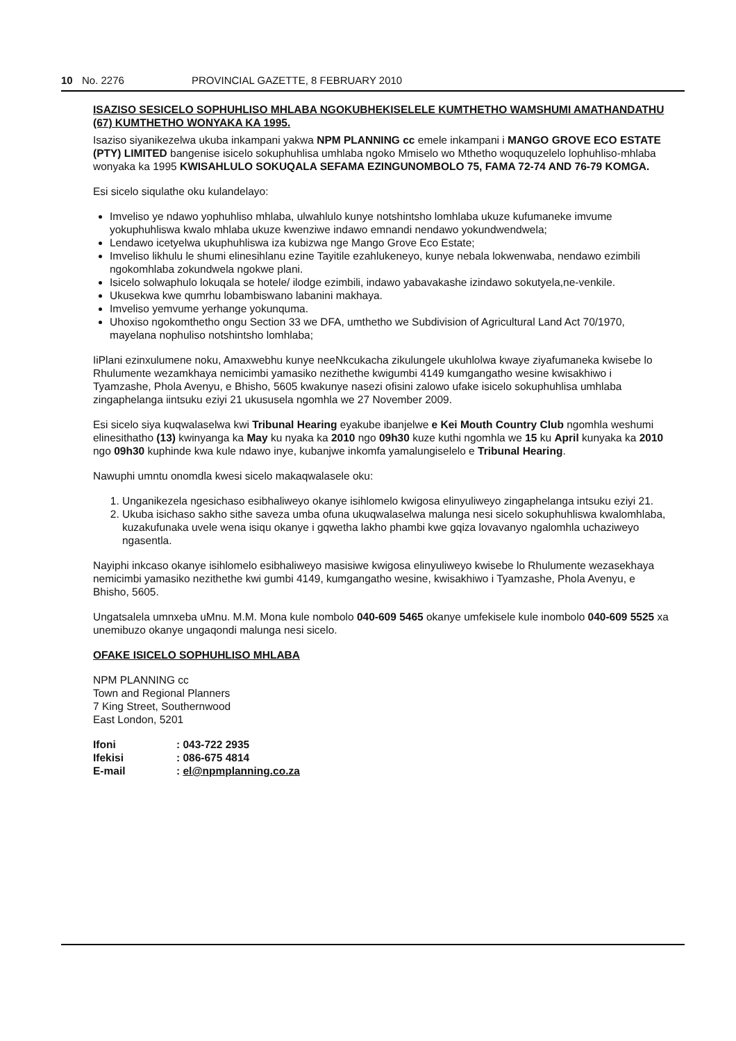10 No. 2276 PROVINCIAL GAZETTE, 8 FEBRUARY 2010
ISAZISO SESICELO SOPHUHLISO MHLABA NGOKUBHEKISELELE KUMTHETHO WAMSHUMI AMATHANDATHU (67) KUMTHETHO WONYAKA KA 1995.
Isaziso siyanikezelwa ukuba inkampani yakwa NPM PLANNING cc emele inkampani i MANGO GROVE ECO ESTATE (PTY) LIMITED bangenise isicelo sokuphuhlisa umhlaba ngoko Mmiselo wo Mthetho woququzelelo lophuhliso-mhlaba wonyaka ka 1995 KWISAHLULO SOKUQALA SEFAMA EZINGUNOMBOLO 75, FAMA 72-74 AND 76-79 KOMGA.
Esi sicelo siqulathe oku kulandelayo:
Imveliso ye ndawo yophuhliso mhlaba, ulwahlulo kunye notshintsho lomhlaba ukuze kufumaneke imvume yokuphuhliswa kwalo mhlaba ukuze kwenziwe indawo emnandi nendawo yokundwendwela;
Lendawo icetyelwa ukuphuhliswa iza kubizwa nge Mango Grove Eco Estate;
Imveliso likhulu le shumi elinesihlanu ezine Tayitile ezahlukeneyo, kunye nebala lokwenwaba, nendawo ezimbili ngokomhlaba zokundwela ngokwe plani.
Isicelo solwaphulo lokuqala se hotele/ ilodge ezimbili, indawo yabavakashe izindawo sokutyela,ne-venkile.
Ukusekwa kwe qumrhu lobambiswano labanini makhaya.
Imveliso yemvume yerhange yokunquma.
Uhoxiso ngokomthetho ongu Section 33 we DFA, umthetho we Subdivision of Agricultural Land Act 70/1970, mayelana nophuliso notshintsho lomhlaba;
IiPlani ezinxulumene noku, Amaxwebhu kunye neeNkcukacha zikulungele ukuhlolwa kwaye ziyafumaneka kwisebe lo Rhulumente wezamkhaya nemicimbi yamasiko nezithethe kwigumbi 4149 kumgangatho wesine kwisakhiwo i Tyamzashe, Phola Avenyu, e Bhisho, 5605 kwakunye nasezi ofisini zalowo ufake isicelo sokuphuhlisa umhlaba zingaphelanga iintsuku eziyi 21 ukususela ngomhla we 27 November 2009.
Esi sicelo siya kuqwalaselwa kwi Tribunal Hearing eyakube ibanjelwe e Kei Mouth Country Club ngomhla weshumi elinesithatho (13) kwinyanga ka May ku nyaka ka 2010 ngo 09h30 kuze kuthi ngomhla we 15 ku April kunyaka ka 2010 ngo 09h30 kuphinde kwa kule ndawo inye, kubanjwe inkomfa yamalungiselelo e Tribunal Hearing.
Nawuphi umntu onomdla kwesi sicelo makaqwalasele oku:
1. Unganikezela ngesichaso esibhaliweyo okanye isihlomelo kwigosa elinyuliweyo zingaphelanga intsuku eziyi 21.
2. Ukuba isichaso sakho sithe saveza umba ofuna ukuqwalaselwa malunga nesi sicelo sokuphuhliswa kwalomhlaba, kuzakufunaka uvele wena isiqu okanye i gqwetha lakho phambi kwe gqiza lovavanyo ngalomhla uchaziweyo ngasentla.
Nayiphi inkcaso okanye isihlomelo esibhaliweyo masisiwe kwigosa elinyuliweyo kwisebe lo Rhulumente wezasekhaya nemicimbi yamasiko nezithethe kwi gumbi 4149, kumgangatho wesine, kwisakhiwo i Tyamzashe, Phola Avenyu, e Bhisho, 5605.
Ungatsalela umnxeba uMnu. M.M. Mona kule nombolo 040-609 5465 okanye umfekisele kule inombolo 040-609 5525 xa unemibuzo okanye ungaqondi malunga nesi sicelo.
OFAKE ISICELO SOPHUHLISO MHLABA
NPM PLANNING cc
Town and Regional Planners
7 King Street, Southernwood
East London, 5201
| Ifoni | : 043-722 2935 |
| Ifekisi | : 086-675 4814 |
| E-mail | : el@npmplanning.co.za |